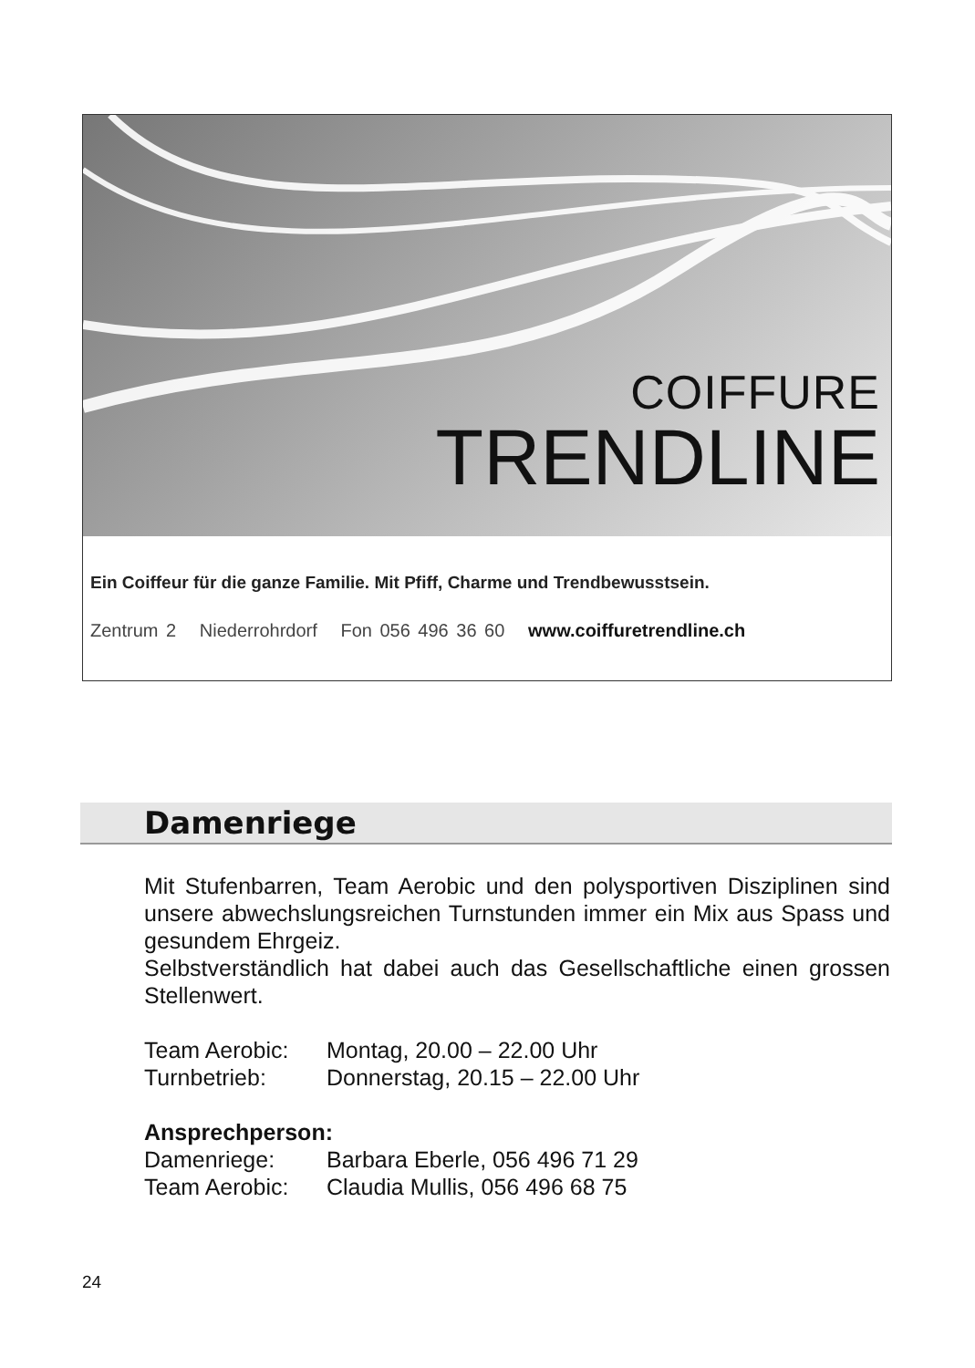COIFFURE
TRENDLINE
Ein Coiffeur für die ganze Familie. Mit Pfiff, Charme und Trendbewusstsein.
Zentrum 2 Niederrohrdorf Fon 056 496 36 60 www.coiffuretrendline.ch
Damenriege
Mit Stufenbarren, Team Aerobic und den polysportiven Disziplinen sind unsere abwechslungsreichen Turnstunden immer ein Mix aus Spass und gesundem Ehrgeiz.
Selbstverständlich hat dabei auch das Gesellschaftliche einen grossen Stellenwert.
Team Aerobic: Montag, 20.00 – 22.00 Uhr
Turnbetrieb: Donnerstag, 20.15 – 22.00 Uhr
Ansprechperson:
Damenriege: Barbara Eberle, 056 496 71 29
Team Aerobic: Claudia Mullis, 056 496 68 75
24